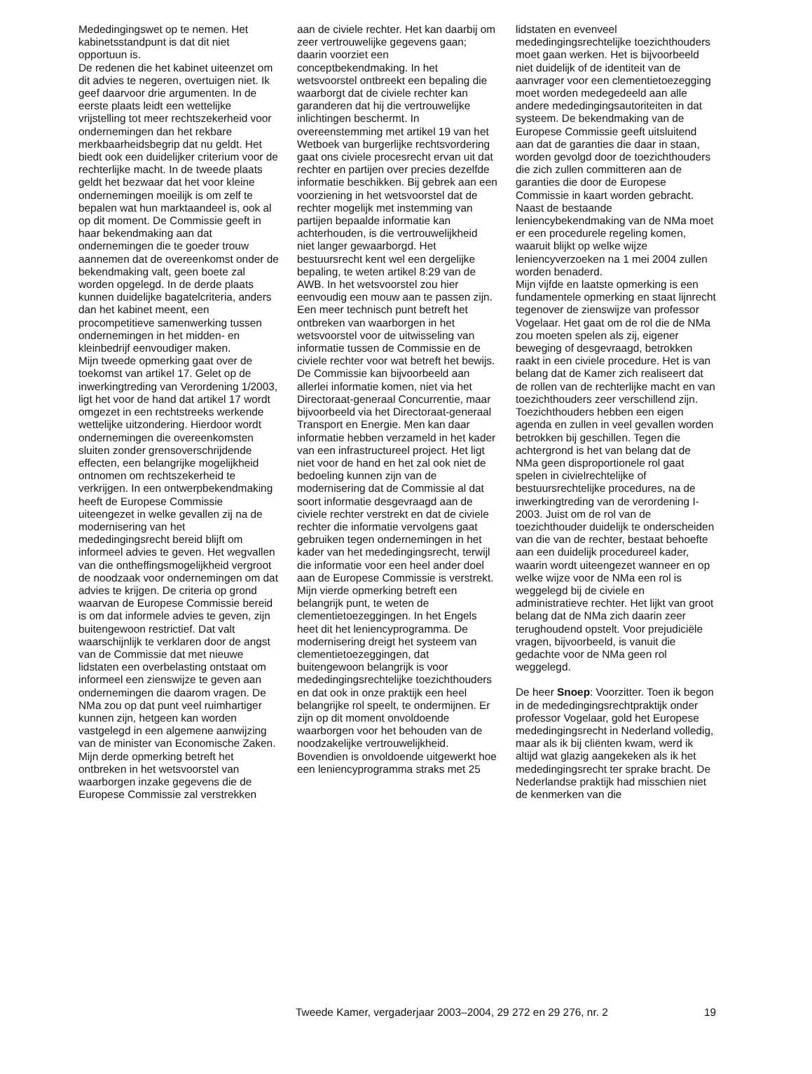Mededingingswet op te nemen. Het kabinetsstandpunt is dat dit niet opportuun is.
De redenen die het kabinet uiteenzet om dit advies te negeren, overtuigen niet. Ik geef daarvoor drie argumenten. In de eerste plaats leidt een wettelijke vrijstelling tot meer rechtszekerheid voor ondernemingen dan het rekbare merkbaarheidsbegrip dat nu geldt. Het biedt ook een duidelijker criterium voor de rechterlijke macht. In de tweede plaats geldt het bezwaar dat het voor kleine ondernemingen moeilijk is om zelf te bepalen wat hun marktaandeel is, ook al op dit moment. De Commissie geeft in haar bekendmaking aan dat ondernemingen die te goeder trouw aannemen dat de overeenkomst onder de bekendmaking valt, geen boete zal worden opgelegd. In de derde plaats kunnen duidelijke bagatelcriteria, anders dan het kabinet meent, een procompetitieve samenwerking tussen ondernemingen in het midden- en kleinbedrijf eenvoudiger maken.
Mijn tweede opmerking gaat over de toekomst van artikel 17. Gelet op de inwerkingtreding van Verordening 1/2003, ligt het voor de hand dat artikel 17 wordt omgezet in een rechtstreeks werkende wettelijke uitzondering. Hierdoor wordt ondernemingen die overeenkomsten sluiten zonder grensoverschrijdende effecten, een belangrijke mogelijkheid ontnomen om rechtszekerheid te verkrijgen. In een ontwerpbekendmaking heeft de Europese Commissie uiteengezet in welke gevallen zij na de modernisering van het mededingingsrecht bereid blijft om informeel advies te geven. Het wegvallen van die ontheffingsmogelijkheid vergroot de noodzaak voor ondernemingen om dat advies te krijgen. De criteria op grond waarvan de Europese Commissie bereid is om dat informele advies te geven, zijn buitengewoon restrictief. Dat valt waarschijnlijk te verklaren door de angst van de Commissie dat met nieuwe lidstaten een overbelasting ontstaat om informeel een zienswijze te geven aan ondernemingen die daarom vragen. De NMa zou op dat punt veel ruimhartiger kunnen zijn, hetgeen kan worden vastgelegd in een algemene aanwijzing van de minister van Economische Zaken.
Mijn derde opmerking betreft het ontbreken in het wetsvoorstel van waarborgen inzake gegevens die de Europese Commissie zal verstrekken
aan de civiele rechter. Het kan daarbij om zeer vertrouwelijke gegevens gaan; daarin voorziet een conceptbekendmaking. In het wetsvoorstel ontbreekt een bepaling die waarborgt dat de civiele rechter kan garanderen dat hij die vertrouwelijke inlichtingen beschermt. In overeenstemming met artikel 19 van het Wetboek van burgerlijke rechtsvordering gaat ons civiele procesrecht ervan uit dat rechter en partijen over precies dezelfde informatie beschikken. Bij gebrek aan een voorziening in het wetsvoorstel dat de rechter mogelijk met instemming van partijen bepaalde informatie kan achterhouden, is die vertrouwelijkheid niet langer gewaarborgd. Het bestuursrecht kent wel een dergelijke bepaling, te weten artikel 8:29 van de AWB. In het wetsvoorstel zou hier eenvoudig een mouw aan te passen zijn.
Een meer technisch punt betreft het ontbreken van waarborgen in het wetsvoorstel voor de uitwisseling van informatie tussen de Commissie en de civiele rechter voor wat betreft het bewijs. De Commissie kan bijvoorbeeld aan allerlei informatie komen, niet via het Directoraat-generaal Concurrentie, maar bijvoorbeeld via het Directoraat-generaal Transport en Energie. Men kan daar informatie hebben verzameld in het kader van een infrastructureel project. Het ligt niet voor de hand en het zal ook niet de bedoeling kunnen zijn van de modernisering dat de Commissie al dat soort informatie desgevraagd aan de civiele rechter verstrekt en dat de civiele rechter die informatie vervolgens gaat gebruiken tegen ondernemingen in het kader van het mededingingsrecht, terwijl die informatie voor een heel ander doel aan de Europese Commissie is verstrekt.
Mijn vierde opmerking betreft een belangrijk punt, te weten de clementietoezeggingen. In het Engels heet dit het leniencyprogramma. De modernisering dreigt het systeem van clementietoezeggingen, dat buitengewoon belangrijk is voor mededingingsrechtelijke toezichthouders en dat ook in onze praktijk een heel belangrijke rol speelt, te ondermijnen. Er zijn op dit moment onvoldoende waarborgen voor het behouden van de noodzakelijke vertrouwelijkheid. Bovendien is onvoldoende uitgewerkt hoe een leniencyprogramma straks met 25
lidstaten en evenveel mededingingsrechtelijke toezichthouders moet gaan werken. Het is bijvoorbeeld niet duidelijk of de identiteit van de aanvrager voor een clementietoezegging moet worden medegedeeld aan alle andere mededingingsautoriteiten in dat systeem. De bekendmaking van de Europese Commissie geeft uitsluitend aan dat de garanties die daar in staan, worden gevolgd door de toezichthouders die zich zullen committeren aan de garanties die door de Europese Commissie in kaart worden gebracht. Naast de bestaande leniencybekendmaking van de NMa moet er een procedurele regeling komen, waaruit blijkt op welke wijze leniencyverzoeken na 1 mei 2004 zullen worden benaderd.
Mijn vijfde en laatste opmerking is een fundamentele opmerking en staat lijnrecht tegenover de zienswijze van professor Vogelaar. Het gaat om de rol die de NMa zou moeten spelen als zij, eigener beweging of desgevraagd, betrokken raakt in een civiele procedure. Het is van belang dat de Kamer zich realiseert dat de rollen van de rechterlijke macht en van toezichthouders zeer verschillend zijn. Toezichthouders hebben een eigen agenda en zullen in veel gevallen worden betrokken bij geschillen. Tegen die achtergrond is het van belang dat de NMa geen disproportionele rol gaat spelen in civielrechtelijke of bestuursrechtelijke procedures, na de inwerkingtreding van de verordening I-2003. Juist om de rol van de toezichthouder duidelijk te onderscheiden van die van de rechter, bestaat behoefte aan een duidelijk procedureel kader, waarin wordt uiteengezet wanneer en op welke wijze voor de NMa een rol is weggelegd bij de civiele en administratieve rechter. Het lijkt van groot belang dat de NMa zich daarin zeer terughoudend opstelt. Voor prejudiciële vragen, bijvoorbeeld, is vanuit die gedachte voor de NMa geen rol weggelegd.
De heer Snoep: Voorzitter. Toen ik begon in de mededingingsrechtpraktijk onder professor Vogelaar, gold het Europese mededingingsrecht in Nederland volledig, maar als ik bij cliënten kwam, werd ik altijd wat glazig aangekeken als ik het mededingingsrecht ter sprake bracht. De Nederlandse praktijk had misschien niet de kenmerken van die
Tweede Kamer, vergaderjaar 2003–2004, 29 272 en 29 276, nr. 2 19